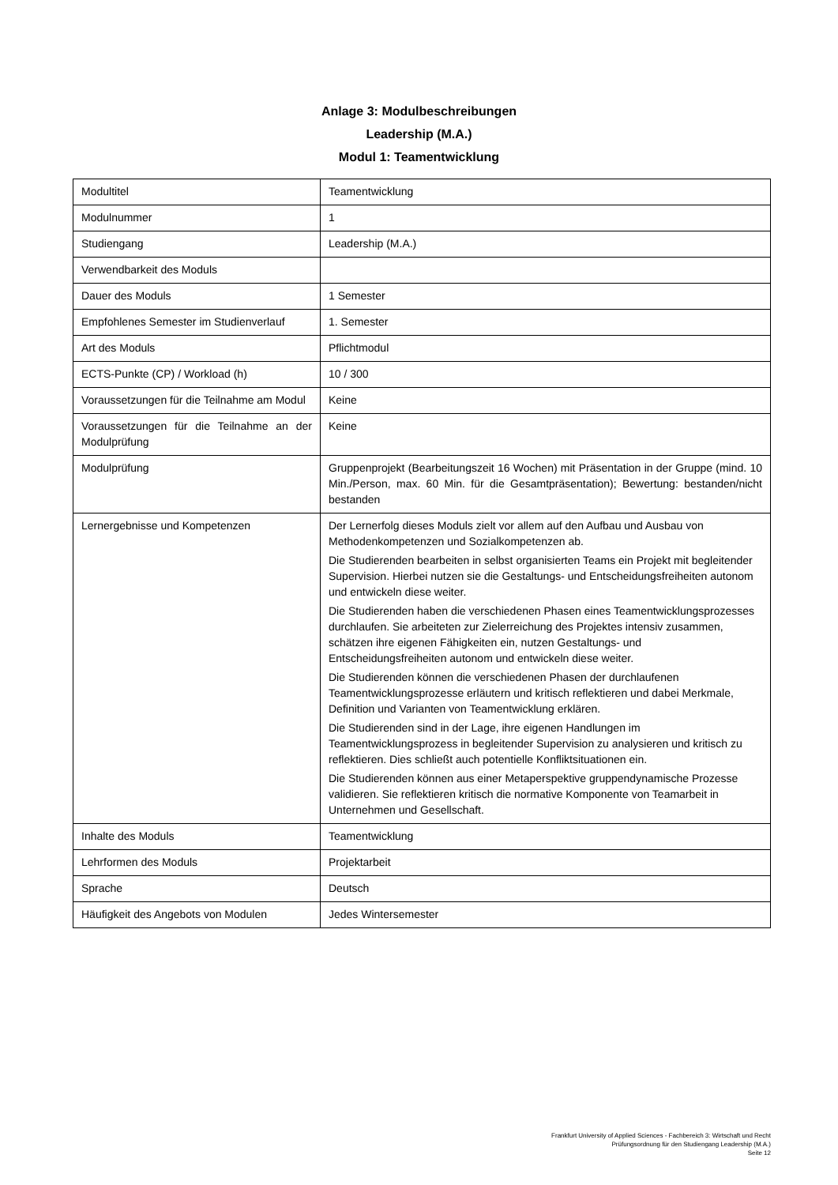Anlage 3: Modulbeschreibungen
Leadership (M.A.)
Modul 1: Teamentwicklung
| Modultitel | Teamentwicklung |
| Modulnummer | 1 |
| Studiengang | Leadership (M.A.) |
| Verwendbarkeit des Moduls | |
| Dauer des Moduls | 1 Semester |
| Empfohlenes Semester im Studienverlauf | 1. Semester |
| Art des Moduls | Pflichtmodul |
| ECTS-Punkte (CP) / Workload (h) | 10 / 300 |
| Voraussetzungen für die Teilnahme am Modul | Keine |
| Voraussetzungen für die Teilnahme an der Modulprüfung | Keine |
| Modulprüfung | Gruppenprojekt (Bearbeitungszeit 16 Wochen) mit Präsentation in der Gruppe (mind. 10 Min./Person, max. 60 Min. für die Gesamtpräsentation); Bewertung: bestanden/nicht bestanden |
| Lernergebnisse und Kompetenzen | Der Lernerfolg dieses Moduls zielt vor allem auf den Aufbau und Ausbau von Methodenkompetenzen und Sozialkompetenzen ab. Die Studierenden bearbeiten in selbst organisierten Teams ein Projekt mit begleitender Supervision. Hierbei nutzen sie die Gestaltungs- und Entscheidungsfreiheiten autonom und entwickeln diese weiter. Die Studierenden haben die verschiedenen Phasen eines Teamentwicklungsprozesses durchlaufen. Sie arbeiteten zur Zielerreichung des Projektes intensiv zusammen, schätzen ihre eigenen Fähigkeiten ein, nutzen Gestaltungs- und Entscheidungsfreiheiten autonom und entwickeln diese weiter. Die Studierenden können die verschiedenen Phasen der durchlaufenen Teamentwicklungsprozesse erläutern und kritisch reflektieren und dabei Merkmale, Definition und Varianten von Teamentwicklung erklären. Die Studierenden sind in der Lage, ihre eigenen Handlungen im Teamentwicklungsprozess in begleitender Supervision zu analysieren und kritisch zu reflektieren. Dies schließt auch potentielle Konfliktsituationen ein. Die Studierenden können aus einer Metaperspektive gruppendynamische Prozesse validieren. Sie reflektieren kritisch die normative Komponente von Teamarbeit in Unternehmen und Gesellschaft. |
| Inhalte des Moduls | Teamentwicklung |
| Lehrformen des Moduls | Projektarbeit |
| Sprache | Deutsch |
| Häufigkeit des Angebots von Modulen | Jedes Wintersemester |
Frankfurt University of Applied Sciences - Fachbereich 3: Wirtschaft und Recht
Prüfungsordnung für den Studiengang Leadership (M.A.)
Seite 12